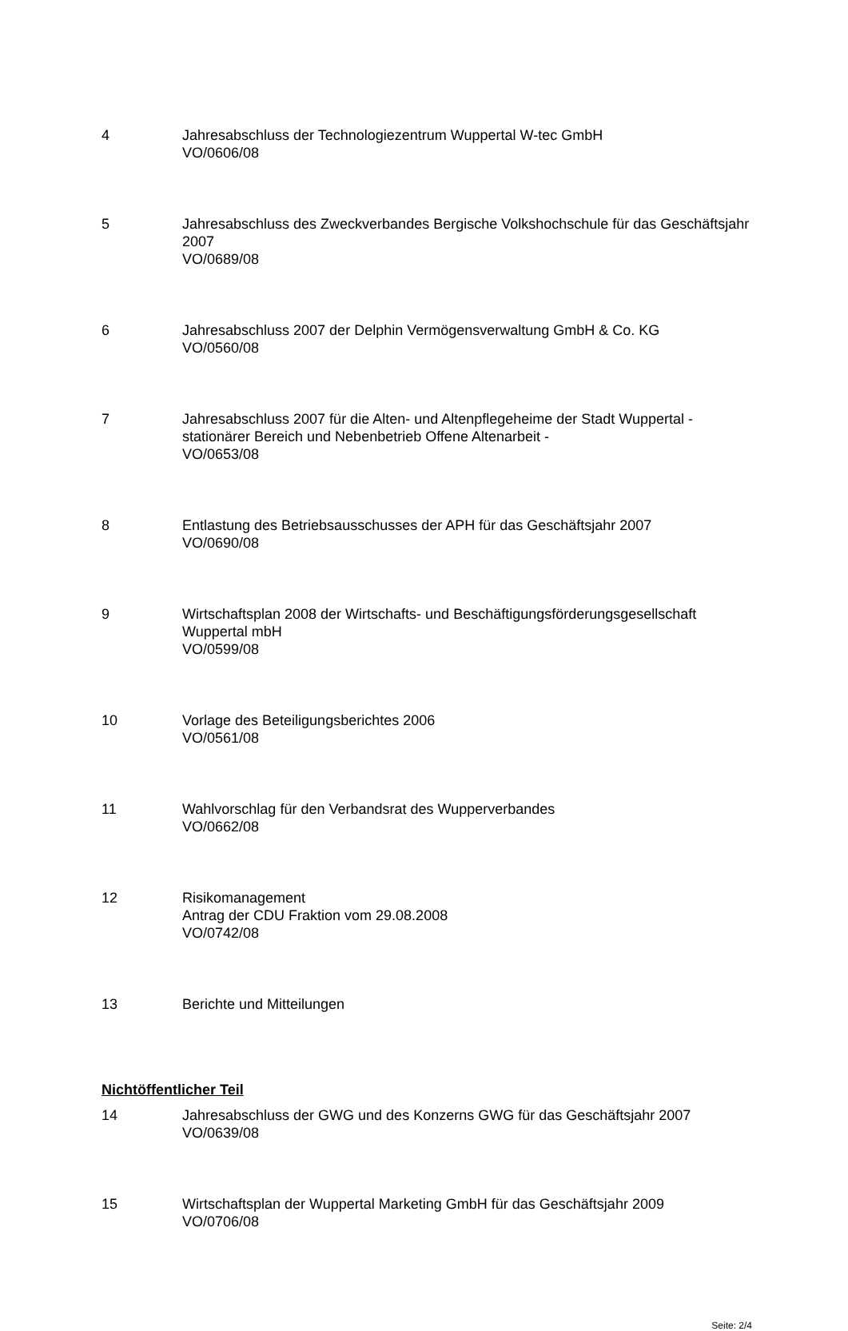4 Jahresabschluss der Technologiezentrum Wuppertal W-tec GmbH
VO/0606/08
5 Jahresabschluss des Zweckverbandes Bergische Volkshochschule für das Geschäftsjahr 2007
VO/0689/08
6 Jahresabschluss 2007 der Delphin Vermögensverwaltung GmbH & Co. KG
VO/0560/08
7 Jahresabschluss 2007 für die Alten- und Altenpflegeheime der Stadt Wuppertal - stationärer Bereich und Nebenbetrieb Offene Altenarbeit -
VO/0653/08
8 Entlastung des Betriebsausschusses der APH für das Geschäftsjahr 2007
VO/0690/08
9 Wirtschaftsplan 2008 der Wirtschafts- und Beschäftigungsförderungsgesellschaft Wuppertal mbH
VO/0599/08
10 Vorlage des Beteiligungsberichtes 2006
VO/0561/08
11 Wahlvorschlag für den Verbandsrat des Wupperverbandes
VO/0662/08
12 Risikomanagement
Antrag der CDU Fraktion vom 29.08.2008
VO/0742/08
13 Berichte und Mitteilungen
Nichtöffentlicher Teil
14 Jahresabschluss der GWG und des Konzerns GWG für das Geschäftsjahr 2007
VO/0639/08
15 Wirtschaftsplan der Wuppertal Marketing GmbH für das Geschäftsjahr 2009
VO/0706/08
Seite: 2/4